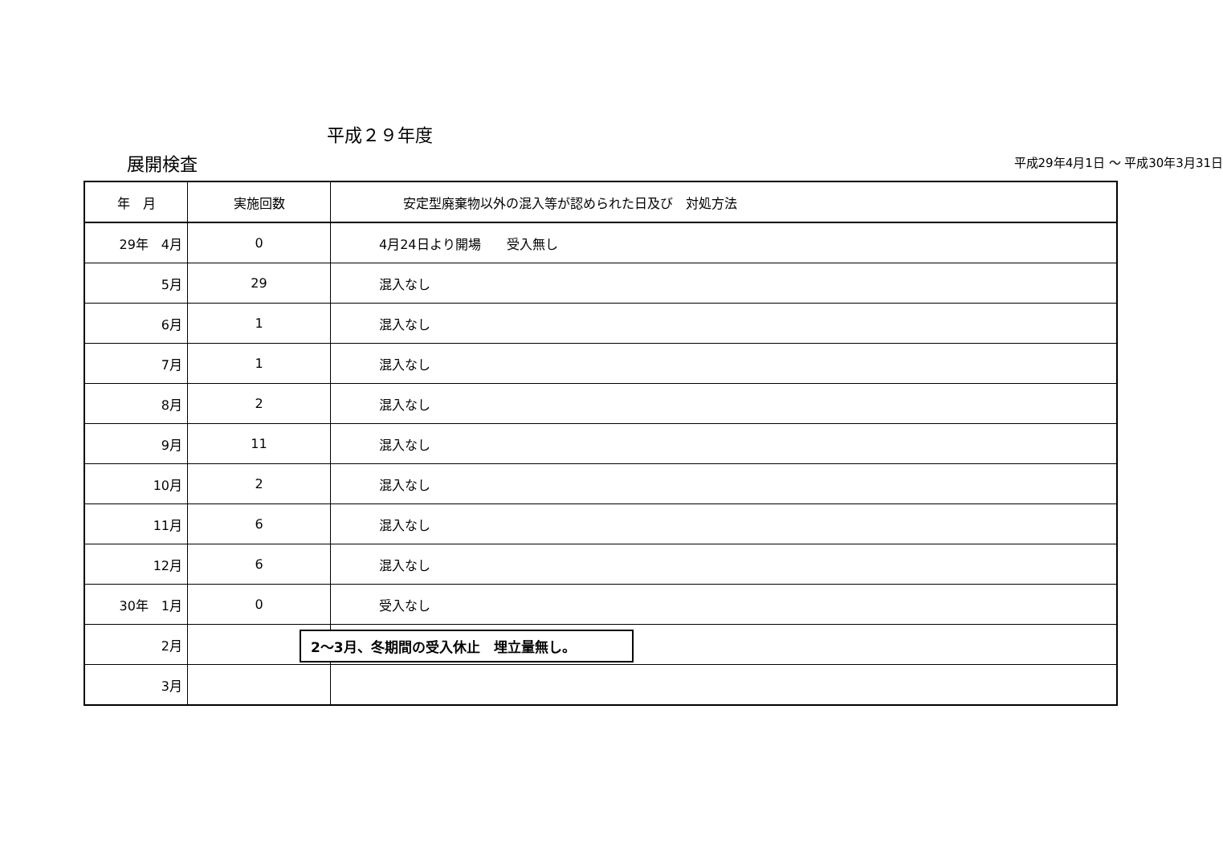平成２９年度
展開検査 平成29年4月1日 ～ 平成30年3月31日
| 年 月 | 実施回数 | 安定型廃棄物以外の混入等が認められた日及び 対処方法 |
| --- | --- | --- |
| 29年 4月 | 0 | 4月24日より開場 受入無し |
| 5月 | 29 | 混入なし |
| 6月 | 1 | 混入なし |
| 7月 | 1 | 混入なし |
| 8月 | 2 | 混入なし |
| 9月 | 11 | 混入なし |
| 10月 | 2 | 混入なし |
| 11月 | 6 | 混入なし |
| 12月 | 6 | 混入なし |
| 30年 1月 | 0 | 受入なし |
| 2月 | | |
| 3月 | | |
2～3月、冬期間の受入休止　埋立量無し。